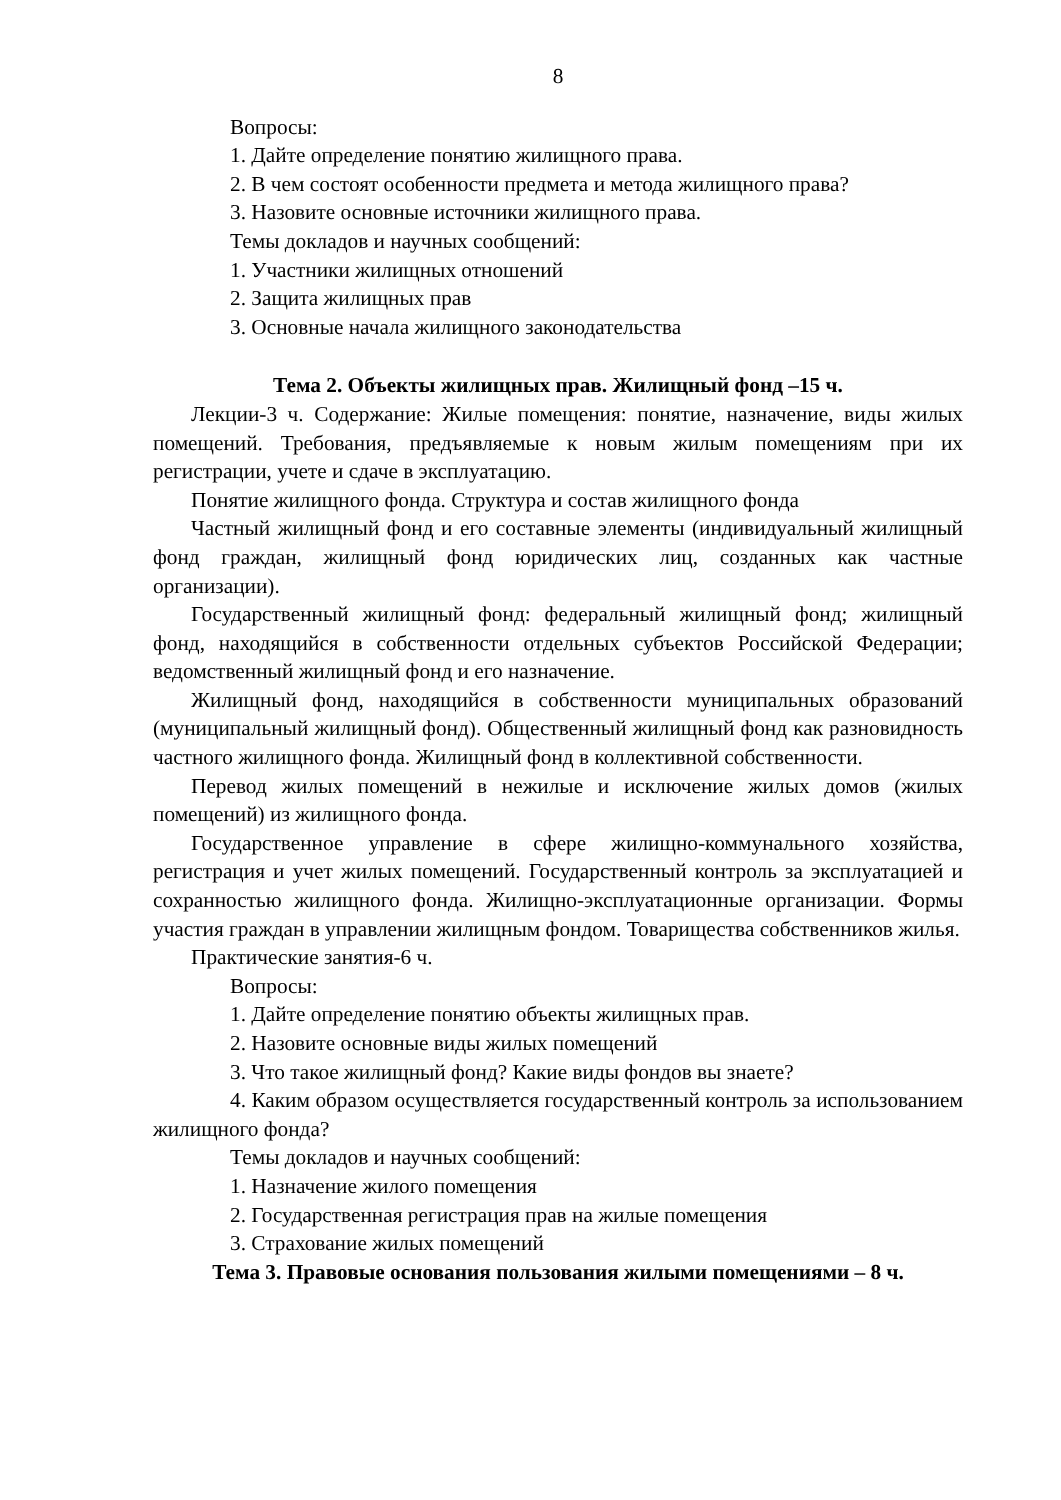8
Вопросы:
1. Дайте определение понятию жилищного права.
2. В чем состоят особенности предмета и метода жилищного права?
3. Назовите основные источники жилищного права.
Темы докладов и научных сообщений:
1. Участники жилищных отношений
2. Защита жилищных прав
3. Основные начала жилищного законодательства
Тема 2. Объекты жилищных прав. Жилищный фонд –15 ч.
Лекции-3 ч. Содержание: Жилые помещения: понятие, назначение, виды жилых помещений. Требования, предъявляемые к новым жилым помещениям при их регистрации, учете и сдаче в эксплуатацию.
Понятие жилищного фонда. Структура и состав жилищного фонда
Частный жилищный фонд и его составные элементы (индивидуальный жилищный фонд граждан, жилищный фонд юридических лиц, созданных как частные организации).
Государственный жилищный фонд: федеральный жилищный фонд; жилищный фонд, находящийся в собственности отдельных субъектов Российской Федерации; ведомственный жилищный фонд и его назначение.
Жилищный фонд, находящийся в собственности муниципальных образований (муниципальный жилищный фонд). Общественный жилищный фонд как разновидность частного жилищного фонда. Жилищный фонд в коллективной собственности.
Перевод жилых помещений в нежилые и исключение жилых домов (жилых помещений) из жилищного фонда.
Государственное управление в сфере жилищно-коммунального хозяйства, регистрация и учет жилых помещений. Государственный контроль за эксплуатацией и сохранностью жилищного фонда. Жилищно-эксплуатационные организации. Формы участия граждан в управлении жилищным фондом. Товарищества собственников жилья.
Практические занятия-6 ч.
Вопросы:
1. Дайте определение понятию объекты жилищных прав.
2. Назовите основные виды жилых помещений
3. Что такое жилищный фонд? Какие виды фондов вы знаете?
4. Каким образом осуществляется государственный контроль за использованием жилищного фонда?
Темы докладов и научных сообщений:
1. Назначение жилого помещения
2. Государственная регистрация прав на жилые помещения
3. Страхование жилых помещений
Тема 3. Правовые основания пользования жилыми помещениями – 8 ч.